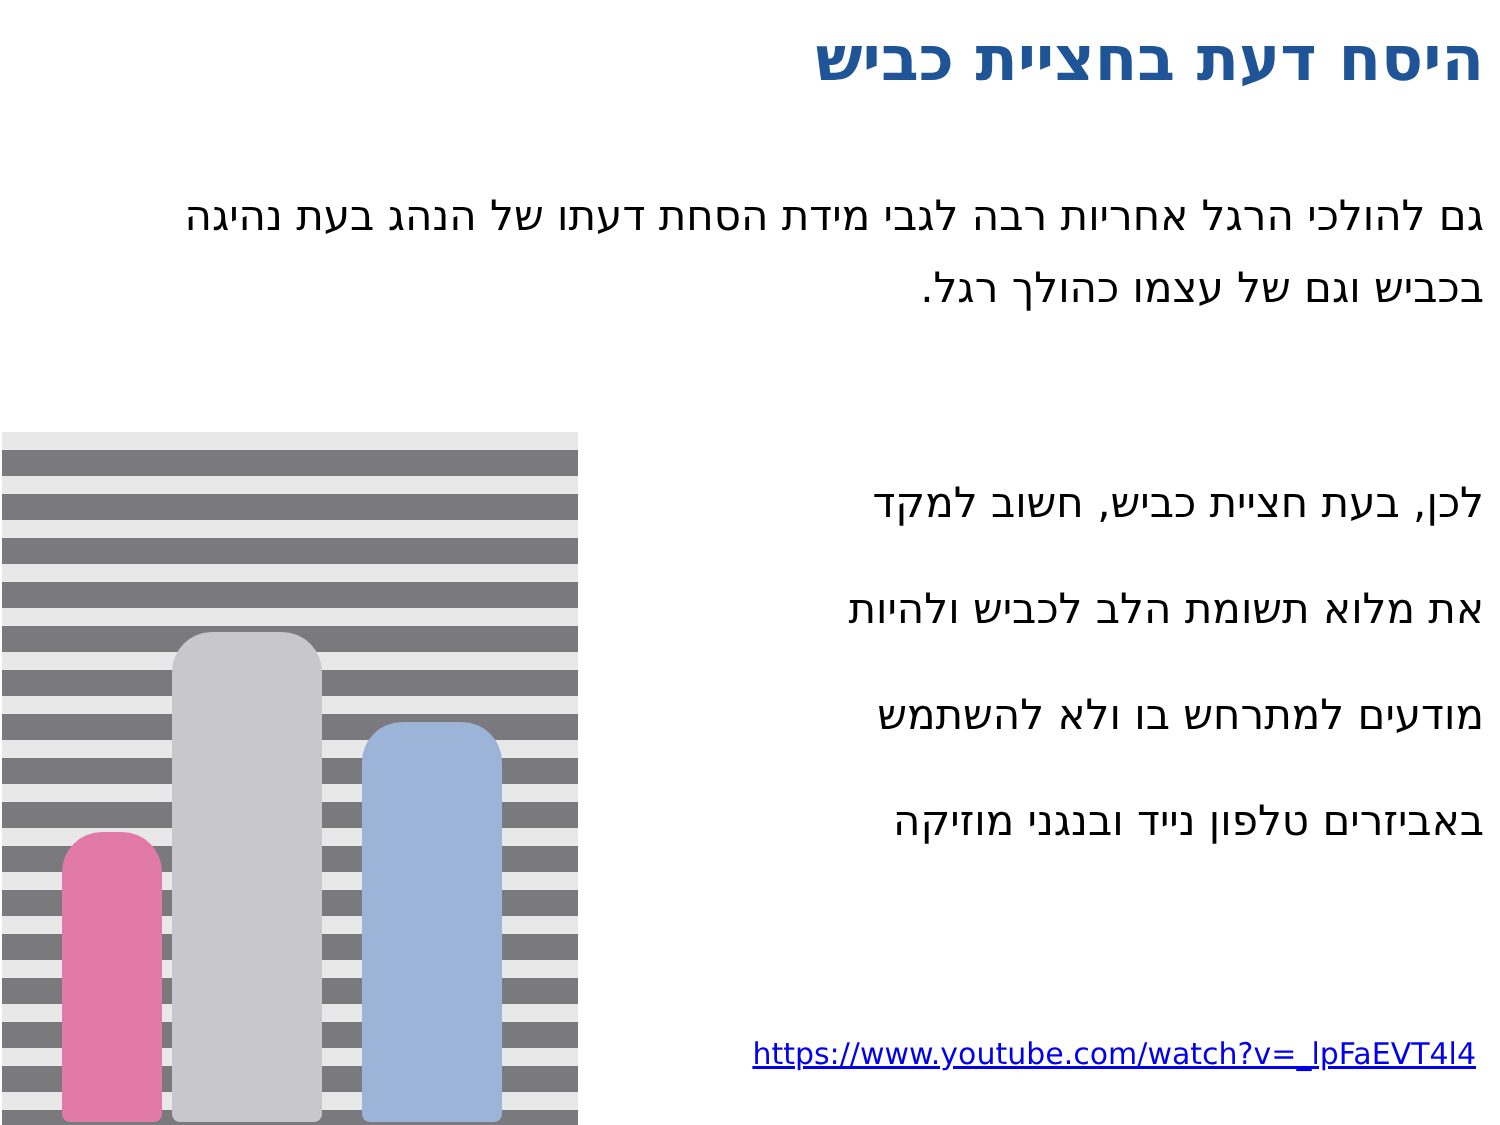היסח דעת בחציית כביש
גם להולכי הרגל אחריות רבה לגבי מידת הסחת דעתו של הנהג בעת נהיגה בכביש וגם של עצמו כהולך רגל.
לכן, בעת חציית כביש, חשוב למקד
את מלוא תשומת הלב לכביש ולהיות
מודעים למתרחש בו ולא להשתמש
באביזרים טלפון נייד ובנגני מוזיקה
https://www.youtube.com/watch?v=_lpFaEVT4l4